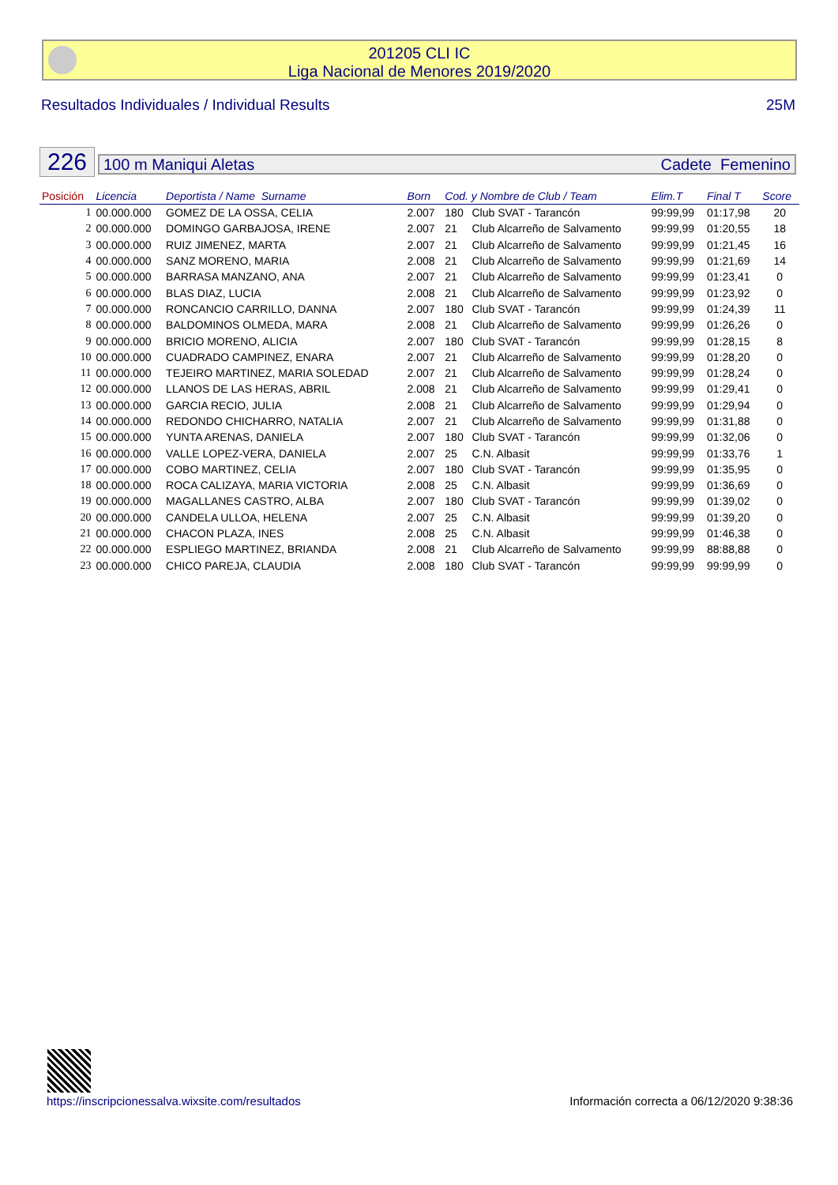201205 CLI IC
Liga Nacional de Menores 2019/2020
Resultados Individuales / Individual Results 25M
226 100 m Maniqui Aletas Cadete Femenino
| Posición | Licencia | Deportista / Name Surname | Born | Cod. y Nombre de Club / Team | | Elim.T | Final T | Score |
| --- | --- | --- | --- | --- | --- | --- | --- | --- |
| 1 | 00.000.000 | GOMEZ DE LA OSSA, CELIA | 2.007 | 180 | Club SVAT - Tarancón | 99:99,99 | 01:17,98 | 20 |
| 2 | 00.000.000 | DOMINGO GARBAJOSA, IRENE | 2.007 | 21 | Club Alcarreño de Salvamento | 99:99,99 | 01:20,55 | 18 |
| 3 | 00.000.000 | RUIZ JIMENEZ, MARTA | 2.007 | 21 | Club Alcarreño de Salvamento | 99:99,99 | 01:21,45 | 16 |
| 4 | 00.000.000 | SANZ MORENO, MARIA | 2.008 | 21 | Club Alcarreño de Salvamento | 99:99,99 | 01:21,69 | 14 |
| 5 | 00.000.000 | BARRASA MANZANO, ANA | 2.007 | 21 | Club Alcarreño de Salvamento | 99:99,99 | 01:23,41 | 0 |
| 6 | 00.000.000 | BLAS DIAZ, LUCIA | 2.008 | 21 | Club Alcarreño de Salvamento | 99:99,99 | 01:23,92 | 0 |
| 7 | 00.000.000 | RONCANCIO CARRILLO, DANNA | 2.007 | 180 | Club SVAT - Tarancón | 99:99,99 | 01:24,39 | 11 |
| 8 | 00.000.000 | BALDOMINOS OLMEDA, MARA | 2.008 | 21 | Club Alcarreño de Salvamento | 99:99,99 | 01:26,26 | 0 |
| 9 | 00.000.000 | BRICIO MORENO, ALICIA | 2.007 | 180 | Club SVAT - Tarancón | 99:99,99 | 01:28,15 | 8 |
| 10 | 00.000.000 | CUADRADO CAMPINEZ, ENARA | 2.007 | 21 | Club Alcarreño de Salvamento | 99:99,99 | 01:28,20 | 0 |
| 11 | 00.000.000 | TEJEIRO MARTINEZ, MARIA SOLEDAD | 2.007 | 21 | Club Alcarreño de Salvamento | 99:99,99 | 01:28,24 | 0 |
| 12 | 00.000.000 | LLANOS DE LAS HERAS, ABRIL | 2.008 | 21 | Club Alcarreño de Salvamento | 99:99,99 | 01:29,41 | 0 |
| 13 | 00.000.000 | GARCIA RECIO, JULIA | 2.008 | 21 | Club Alcarreño de Salvamento | 99:99,99 | 01:29,94 | 0 |
| 14 | 00.000.000 | REDONDO CHICHARRO, NATALIA | 2.007 | 21 | Club Alcarreño de Salvamento | 99:99,99 | 01:31,88 | 0 |
| 15 | 00.000.000 | YUNTA ARENAS, DANIELA | 2.007 | 180 | Club SVAT - Tarancón | 99:99,99 | 01:32,06 | 0 |
| 16 | 00.000.000 | VALLE LOPEZ-VERA, DANIELA | 2.007 | 25 | C.N. Albasit | 99:99,99 | 01:33,76 | 1 |
| 17 | 00.000.000 | COBO MARTINEZ, CELIA | 2.007 | 180 | Club SVAT - Tarancón | 99:99,99 | 01:35,95 | 0 |
| 18 | 00.000.000 | ROCA CALIZAYA, MARIA VICTORIA | 2.008 | 25 | C.N. Albasit | 99:99,99 | 01:36,69 | 0 |
| 19 | 00.000.000 | MAGALLANES CASTRO, ALBA | 2.007 | 180 | Club SVAT - Tarancón | 99:99,99 | 01:39,02 | 0 |
| 20 | 00.000.000 | CANDELA ULLOA, HELENA | 2.007 | 25 | C.N. Albasit | 99:99,99 | 01:39,20 | 0 |
| 21 | 00.000.000 | CHACON PLAZA, INES | 2.008 | 25 | C.N. Albasit | 99:99,99 | 01:46,38 | 0 |
| 22 | 00.000.000 | ESPLIEGO MARTINEZ, BRIANDA | 2.008 | 21 | Club Alcarreño de Salvamento | 99:99,99 | 88:88,88 | 0 |
| 23 | 00.000.000 | CHICO PAREJA, CLAUDIA | 2.008 | 180 | Club SVAT - Tarancón | 99:99,99 | 99:99,99 | 0 |
https://inscripcionessalva.wixsite.com/resultados Información correcta a 06/12/2020 9:38:36